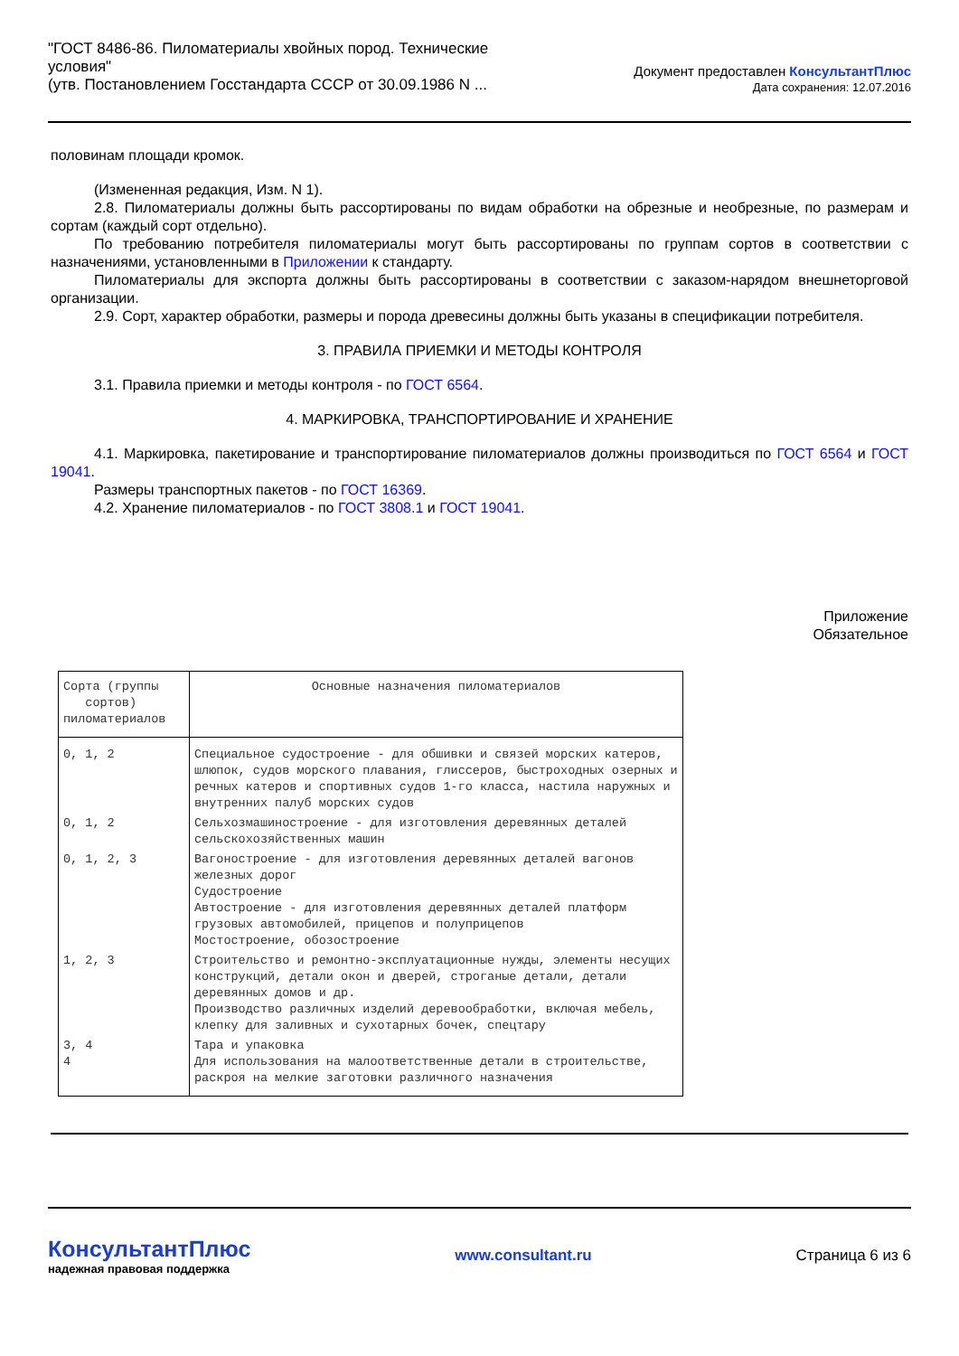"ГОСТ 8486-86. Пиломатериалы хвойных пород. Технические
условия"
(утв. Постановлением Госстандарта СССР от 30.09.1986 N ...
Документ предоставлен КонсультантПлюс
Дата сохранения: 12.07.2016
половинам площади кромок.
(Измененная редакция, Изм. N 1).
2.8. Пиломатериалы должны быть рассортированы по видам обработки на обрезные и необрезные, по размерам и сортам (каждый сорт отдельно).
По требованию потребителя пиломатериалы могут быть рассортированы по группам сортов в соответствии с назначениями, установленными в Приложении к стандарту.
Пиломатериалы для экспорта должны быть рассортированы в соответствии с заказом-нарядом внешнеторговой организации.
2.9. Сорт, характер обработки, размеры и порода древесины должны быть указаны в спецификации потребителя.
3. ПРАВИЛА ПРИЕМКИ И МЕТОДЫ КОНТРОЛЯ
3.1. Правила приемки и методы контроля - по ГОСТ 6564.
4. МАРКИРОВКА, ТРАНСПОРТИРОВАНИЕ И ХРАНЕНИЕ
4.1. Маркировка, пакетирование и транспортирование пиломатериалов должны производиться по ГОСТ 6564 и ГОСТ 19041.
Размеры транспортных пакетов - по ГОСТ 16369.
4.2. Хранение пиломатериалов - по ГОСТ 3808.1 и ГОСТ 19041.
Приложение
Обязательное
| Сорта (группы сортов) пиломатериалов | Основные назначения пиломатериалов |
| 0, 1, 2 | Специальное судостроение - для обшивки и связей морских катеров, шлюпок, судов морского плавания, глиссеров, быстроходных озерных и речных катеров и спортивных судов 1-го класса, настила наружных и внутренних палуб морских судов |
| 0, 1, 2 | Сельхозмашиностроение - для изготовления деревянных деталей сельскохозяйственных машин |
| 0, 1, 2, 3 | Вагоностроение - для изготовления деревянных деталей вагонов железных дорог Судостроение Автостроение - для изготовления деревянных деталей платформ грузовых автомобилей, прицепов и полуприцепов Мостостроение, обозостроение |
| 1, 2, 3 | Строительство и ремонтно-эксплуатационные нужды, элементы несущих конструкций, детали окон и дверей, строганые детали, детали деревянных домов и др. Производство различных изделий деревообработки, включая мебель, клепку для заливных и сухотарных бочек, спецтару |
| 3, 4 4 | Тара и упаковка Для использования на малоответственные детали в строительстве, раскроя на мелкие заготовки различного назначения |
КонсультантПлюс
надежная правовая поддержка
www.consultant.ru Страница 6 из 6